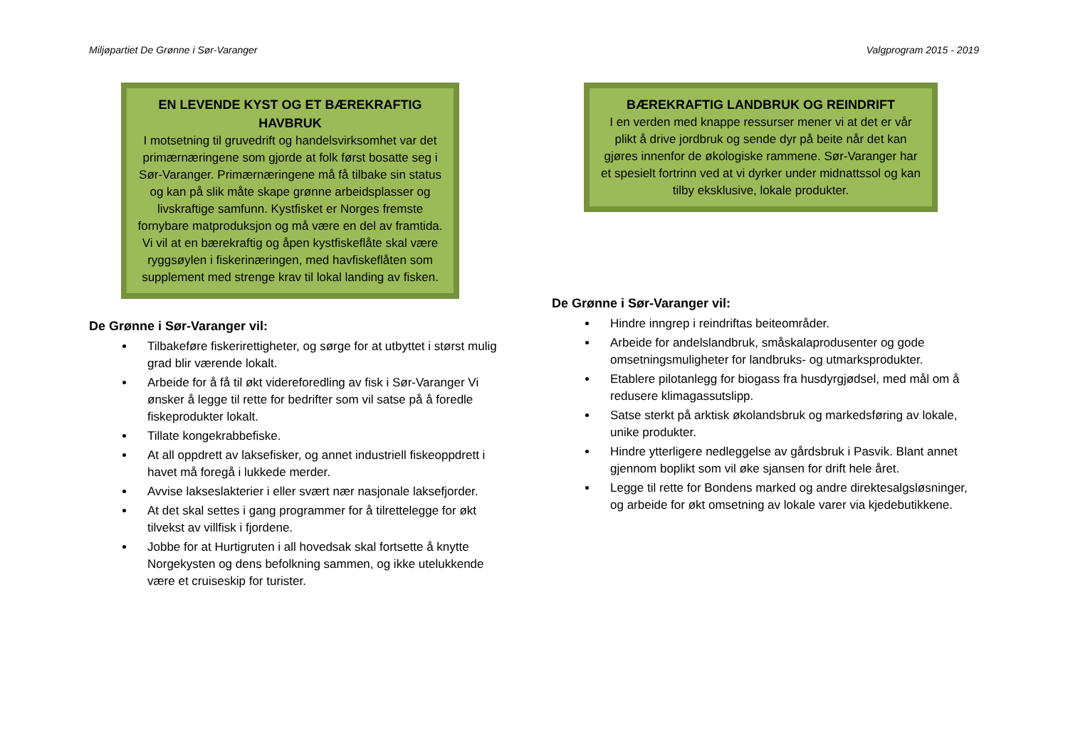Miljøpartiet De Grønne i Sør-Varanger Valgprogram 2015 - 2019
EN LEVENDE KYST OG ET BÆREKRAFTIG HAVBRUK
I motsetning til gruvedrift og handelsvirksomhet var det primærnæringene som gjorde at folk først bosatte seg i Sør-Varanger. Primærnæringene må få tilbake sin status og kan på slik måte skape grønne arbeidsplasser og livskraftige samfunn. Kystfisket er Norges fremste fornybare matproduksjon og må være en del av framtida. Vi vil at en bærekraftig og åpen kystfiskeflåte skal være ryggsøylen i fiskerinæringen, med havfiskeflåten som supplement med strenge krav til lokal landing av fisken.
De Grønne i Sør-Varanger vil:
Tilbakeføre fiskerirettigheter, og sørge for at utbyttet i størst mulig grad blir værende lokalt.
Arbeide for å få til økt videreforedling av fisk i Sør-Varanger Vi ønsker å legge til rette for bedrifter som vil satse på å foredle fiskeprodukter lokalt.
Tillate kongekrabbefiske.
At all oppdrett av laksefisker, og annet industriell fiskeoppdrett i havet må foregå i lukkede merder.
Avvise lakseslakterier i eller svært nær nasjonale laksefjorder.
At det skal settes i gang programmer for å tilrettelegge for økt tilvekst av villfisk i fjordene.
Jobbe for at Hurtigruten i all hovedsak skal fortsette å knytte Norgekysten og dens befolkning sammen, og ikke utelukkende være et cruiseskip for turister.
BÆREKRAFTIG LANDBRUK OG REINDRIFT
I en verden med knappe ressurser mener vi at det er vår plikt å drive jordbruk og sende dyr på beite når det kan gjøres innenfor de økologiske rammene. Sør-Varanger har et spesielt fortrinn ved at vi dyrker under midnattssol og kan tilby eksklusive, lokale produkter.
De Grønne i Sør-Varanger vil:
Hindre inngrep i reindriftas beiteområder.
Arbeide for andelslandbruk, småskalaprodusenter og gode omsetningsmuligheter for landbruks- og utmarksprodukter.
Etablere pilotanlegg for biogass fra husdyrgjødsel, med mål om å redusere klimagassutslipp.
Satse sterkt på arktisk økolandsbruk og markedsføring av lokale, unike produkter.
Hindre ytterligere nedleggelse av gårdsbruk i Pasvik. Blant annet gjennom boplikt som vil øke sjansen for drift hele året.
Legge til rette for Bondens marked og andre direktesalgsløsninger, og arbeide for økt omsetning av lokale varer via kjedebutikkene.